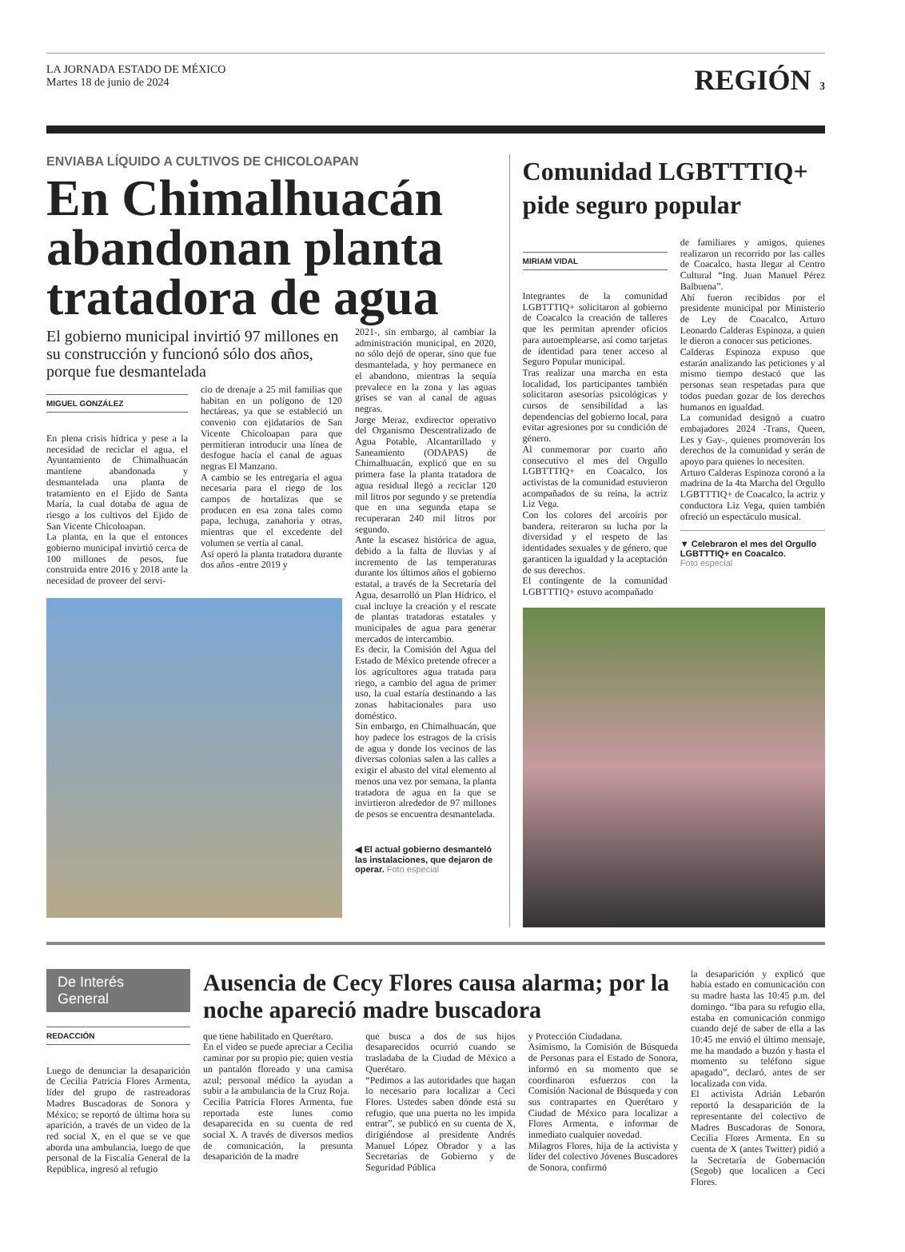LA JORNADA ESTADO DE MÉXICO
Martes 18 de junio de 2024
REGIÓN 3
ENVIABA LÍQUIDO A CULTIVOS DE CHICOLOAPAN
En Chimalhuacán abandonan planta tratadora de agua
El gobierno municipal invirtió 97 millones en su construcción y funcionó sólo dos años, porque fue desmantelada
MIGUEL GONZÁLEZ
En plena crisis hídrica y pese a la necesidad de reciclar el agua, el Ayuntamiento de Chimalhuacán mantiene abandonada y desmantelada una planta de tratamiento en el Ejido de Santa María, la cual dotaba de agua de riesgo a los cultivos del Ejido de San Vicente Chicoloapan.
La planta, en la que el entonces gobierno municipal invirtió cerca de 100 millones de pesos, fue construida entre 2016 y 2018 ante la necesidad de proveer del servi-
cio de drenaje a 25 mil familias que habitan en un polígono de 120 hectáreas, ya que se estableció un convenio con ejidatarios de San Vicente Chicoloapan para que permitieran introducir una línea de desfogue hacía el canal de aguas negras El Manzano.
A cambio se les entregaría el agua necesaria para el riego de los campos de hortalizas que se producen en esa zona tales como papa, lechuga, zanahoria y otras, mientras que el excedente del volumen se vertía al canal.
Así operó la planta tratadora durante dos años -entre 2019 y
2021-, sin embargo, al cambiar la administración municipal, en 2020, no sólo dejó de operar, sino que fue desmantelada, y hoy permanece en el abandono, mientras la sequía prevalece en la zona y las aguas grises se van al canal de aguas negras.
Jorge Meraz, exdirector operativo del Organismo Descentralizado de Agua Potable, Alcantarillado y Saneamiento (ODAPAS) de Chimalhuacán, explicó que en su primera fase la planta tratadora de agua residual llegó a reciclar 120 mil litros por segundo y se pretendía que en una segunda etapa se recuperaran 240 mil litros por segundo.
Ante la escasez histórica de agua, debido a la falta de lluvias y al incremento de las temperaturas durante los últimos años el gobierno estatal, a través de la Secretaría del Agua, desarrolló un Plan Hídrico, el cual incluye la creación y el rescate de plantas tratadoras estatales y municipales de agua para generar mercados de intercambio.
Es decir, la Comisión del Agua del Estado de México pretende ofrecer a los agricultores agua tratada para riego, a cambio del agua de primer uso, la cual estaría destinando a las zonas habitacionales para uso doméstico.
Sin embargo, en Chimalhuacán, que hoy padece los estragos de la crisis de agua y donde los vecinos de las diversas colonias salen a las calles a exigir el abasto del vital elemento al menos una vez por semana, la planta tratadora de agua en la que se invirtieron alrededor de 97 millones de pesos se encuentra desmantelada.
◀ El actual gobierno desmanteló las instalaciones, que dejaron de operar. Foto especial
Comunidad LGBTTTIQ+ pide seguro popular
MIRIAM VIDAL
Integrantes de la comunidad LGBTTTIQ+ solicitaron al gobierno de Coacalco la creación de talleres que les permitan aprender oficios para autoemplearse, así como tarjetas de identidad para tener acceso al Seguro Popular municipal.
Tras realizar una marcha en esta localidad, los participantes también solicitaron asesorías psicológicas y cursos de sensibilidad a las dependencias del gobierno local, para evitar agresiones por su condición de género.
Al conmemorar por cuarto año consecutivo el mes del Orgullo LGBTTTIQ+ en Coacalco, los activistas de la comunidad estuvieron acompañados de su reina, la actriz Liz Vega.
Con los colores del arcoíris por bandera, reiteraron su lucha por la diversidad y el respeto de las identidades sexuales y de género, que garanticen la igualdad y la aceptación de sus derechos.
El contingente de la comunidad LGBTTTIQ+ estuvo acompañado
de familiares y amigos, quienes realizaron un recorrido por las calles de Coacalco, hasta llegar al Centro Cultural “Ing. Juan Manuel Pérez Balbuena”.
Ahí fueron recibidos por el presidente municipal por Ministerio de Ley de Coacalco, Arturo Leonardo Calderas Espinoza, a quien le dieron a conocer sus peticiones.
Calderas Espinoza expuso que estarán analizando las peticiones y al mismo tiempo destacó que las personas sean respetadas para que todos puedan gozar de los derechos humanos en igualdad.
La comunidad designó a cuatro embajadores 2024 -Trans, Queen, Les y Gay-, quienes promoverán los derechos de la comunidad y serán de apoyo para quienes lo necesiten.
Arturo Calderas Espinoza coronó a la madrina de la 4ta Marcha del Orgullo LGBTTTIQ+ de Coacalco, la actriz y conductora Liz Vega, quien también ofreció un espectáculo musical.
▼ Celebraron el mes del Orgullo LGBTTTIQ+ en Coacalco.
Foto especial
De Interés
General
REDACCIÓN
Luego de denunciar la desaparición de Cecilia Patricia Flores Armenta, líder del grupo de rastreadoras Madres Buscadoras de Sonora y México; se reportó de última hora su aparición, a través de un video de la red social X, en el que se ve que aborda una ambulancia, luego de que personal de la Fiscalía General de la República, ingresó al refugio
Ausencia de Cecy Flores causa alarma; por la noche apareció madre buscadora
que tiene habilitado en Querétaro.
En el video se puede apreciar a Cecilia caminar por su propio pie; quien vestía un pantalón floreado y una camisa azul; personal médico la ayudan a subir a la ambulancia de la Cruz Roja.
Cecilia Patricia Flores Armenta, fue reportada este lunes como desaparecida en su cuenta de red social X. A través de diversos medios de comunicación, la presunta desaparición de la madre
que busca a dos de sus hijos desaparecidos ocurrió cuando se trasladaba de la Ciudad de México a Querétaro.
“Pedimos a las autoridades que hagan lo necesario para localizar a Ceci Flores. Ustedes saben dónde está su refugio, que una puerta no les impida entrar”, se publicó en su cuenta de X, dirigiéndose al presidente Andrés Manuel López Obrador y a las Secretarías de Gobierno y de Seguridad Pública
y Protección Ciudadana.
Asimismo, la Comisión de Búsqueda de Personas para el Estado de Sonora, informó en su momento que se coordinaron esfuerzos con la Comisión Nacional de Búsqueda y con sus contrapartes en Querétaro y Ciudad de México para localizar a Flores Armenta, e informar de inmediato cualquier novedad.
Milagros Flores, hija de la activista y líder del colectivo Jóvenes Buscadores de Sonora, confirmó
la desaparición y explicó que había estado en comunicación con su madre hasta las 10:45 p.m. del domingo. “Iba para su refugio ella, estaba en comunicación conmigo cuando dejé de saber de ella a las 10:45 me envió el último mensaje, me ha mandado a buzón y hasta el momento su teléfono sigue apagado”, declaró, antes de ser localizada con vida.
El activista Adrián Lebarón reportó la desaparición de la representante del colectivo de Madres Buscadoras de Sonora, Cecilia Flores Armenta. En su cuenta de X (antes Twitter) pidió a la Secretaría de Gobernación (Segob) que localicen a Ceci Flores.